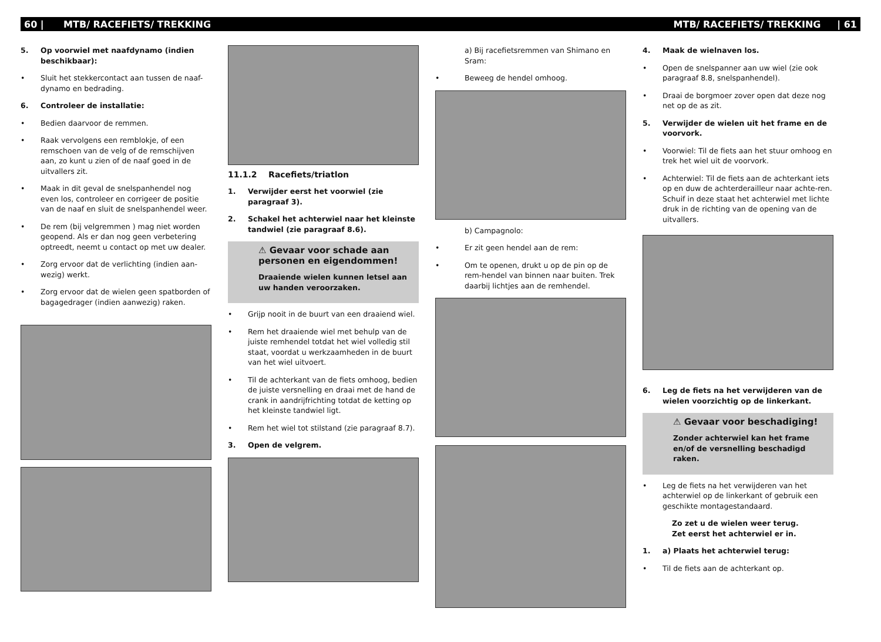60 | MTB/ RACEFIETS/ TREKKING MTB/ RACEFIETS/ TREKKING | 61
5. Op voorwiel met naafdynamo (indien beschikbaar):
• Sluit het stekkercontact aan tussen de naaf-dynamo en bedrading.
6. Controleer de installatie:
• Bedien daarvoor de remmen.
• Raak vervolgens een remblokje, of een remschoen van de velg of de remschijven aan, zo kunt u zien of de naaf goed in de uitvallers zit.
• Maak in dit geval de snelspanhendel nog even los, controleer en corrigeer de positie van de naaf en sluit de snelspanhendel weer.
• De rem (bij velgremmen ) mag niet worden geopend. Als er dan nog geen verbetering optreedt, neemt u contact op met uw dealer.
• Zorg ervoor dat de verlichting (indien aan-wezig) werkt.
• Zorg ervoor dat de wielen geen spatborden of bagagedrager (indien aanwezig) raken.
11.1.2 Racefiets/triatlon
1. Verwijder eerst het voorwiel (zie paragraaf 3).
2. Schakel het achterwiel naar het kleinste tandwiel (zie paragraaf 8.6).
⚠ Gevaar voor schade aan personen en eigendommen!
Draaiende wielen kunnen letsel aan uw handen veroorzaken.
• Grijp nooit in de buurt van een draaiend wiel.
• Rem het draaiende wiel met behulp van de juiste remhendel totdat het wiel volledig stil staat, voordat u werkzaamheden in de buurt van het wiel uitvoert.
• Til de achterkant van de fiets omhoog, bedien de juiste versnelling en draai met de hand de crank in aandrijfrichting totdat de ketting op het kleinste tandwiel ligt.
• Rem het wiel tot stilstand (zie paragraaf 8.7).
3. Open de velgrem.
a) Bij racefietsremmen van Shimano en Sram:
• Beweeg de hendel omhoog.
b) Campagnolo:
• Er zit geen hendel aan de rem:
• Om te openen, drukt u op de pin op de rem-hendel van binnen naar buiten. Trek daarbij lichtjes aan de remhendel.
4. Maak de wielnaven los.
• Open de snelspanner aan uw wiel (zie ook paragraaf 8.8, snelspanhendel).
• Draai de borgmoer zover open dat deze nog net op de as zit.
5. Verwijder de wielen uit het frame en de voorvork.
• Voorwiel: Til de fiets aan het stuur omhoog en trek het wiel uit de voorvork.
• Achterwiel: Til de fiets aan de achterkant iets op en duw de achterderailleur naar achte-ren. Schuif in deze staat het achterwiel met lichte druk in de richting van de opening van de uitvallers.
6. Leg de fiets na het verwijderen van de wielen voorzichtig op de linkerkant.
⚠ Gevaar voor beschadiging!
Zonder achterwiel kan het frame en/of de versnelling beschadigd raken.
• Leg de fiets na het verwijderen van het achterwiel op de linkerkant of gebruik een geschikte montagestandaard.
Zo zet u de wielen weer terug.
Zet eerst het achterwiel er in.
1. a) Plaats het achterwiel terug:
• Til de fiets aan de achterkant op.